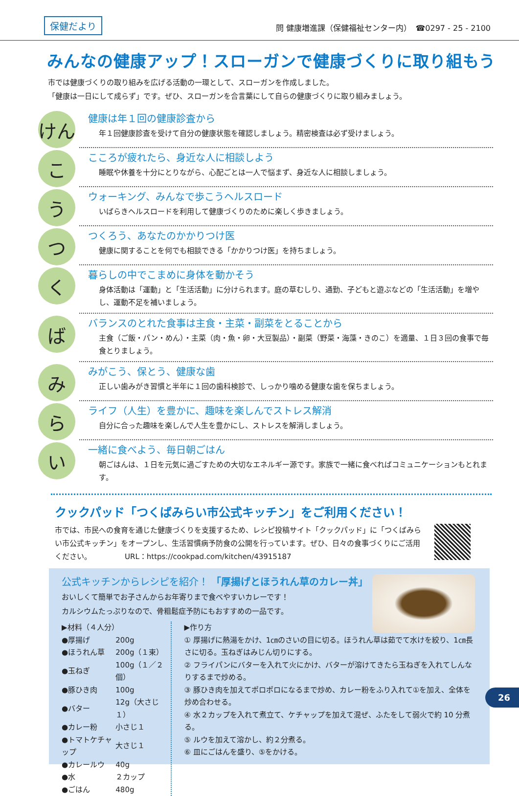保健だより
問 健康増進課（保健福祉センター内）　☎0297 - 25 - 2100
みんなの健康アップ！スローガンで健康づくりに取り組もう
市では健康づくりの取り組みを広げる活動の一環として、スローガンを作成しました。
「健康は一日にして成らず」です。ぜひ、スローガンを合言葉にして自らの健康づくりに取り組みましょう。
けん
健康は年１回の健康診査から
年１回健康診査を受けて自分の健康状態を確認しましょう。精密検査は必ず受けましょう。
こ
こころが疲れたら、身近な人に相談しよう
睡眠や休養を十分にとりながら、心配ごとは一人で悩まず、身近な人に相談しましょう。
う
ウォーキング、みんなで歩こうヘルスロード
いばらきヘルスロードを利用して健康づくりのために楽しく歩きましょう。
つ
つくろう、あなたのかかりつけ医
健康に関することを何でも相談できる「かかりつけ医」を持ちましょう。
く
暮らしの中でこまめに身体を動かそう
身体活動は「運動」と「生活活動」に分けられます。庭の草むしり、通勤、子どもと遊ぶなどの「生活活動」を増やし、運動不足を補いましょう。
ば
バランスのとれた食事は主食・主菜・副菜をとることから
主食（ご飯・パン・めん）・主菜（肉・魚・卵・大豆製品）・副菜（野菜・海藻・きのこ）を適量、１日３回の食事で毎食とりましょう。
み
みがこう、保とう、健康な歯
正しい歯みがき習慣と半年に１回の歯科検診で、しっかり噛める健康な歯を保ちましょう。
ら
ライフ（人生）を豊かに、趣味を楽しんでストレス解消
自分に合った趣味を楽しんで人生を豊かにし、ストレスを解消しましょう。
い
一緒に食べよう、毎日朝ごはん
朝ごはんは、１日を元気に過ごすための大切なエネルギー源です。家族で一緒に食べればコミュニケーションもとれます。
クックパッド「つくばみらい市公式キッチン」をご利用ください！
市では、市民への食育を通じた健康づくりを支援するため、レシピ投稿サイト「クックパッド」に「つくばみらい市公式キッチン」をオープンし、生活習慣病予防食の公開を行っています。ぜひ、日々の食事づくりにご活用ください。　　　　　URL：https://cookpad.com/kitchen/43915187
公式キッチンからレシピを紹介！ 「厚揚げとほうれん草のカレー丼」
おいしくて簡単でお子さんからお年寄りまで食べやすいカレーです！
カルシウムたっぷりなので、骨粗鬆症予防にもおすすめの一品です。
▶材料（４人分）
| ●厚揚げ | 200g |
| ●ほうれん草 | 200g（１束） |
| ●玉ねぎ | 100g（１／２個） |
| ●豚ひき肉 | 100g |
| ●バター | 12g（大さじ１） |
| ●カレー粉 | 小さじ１ |
| ●トマトケチャップ | 大さじ１ |
| ●カレールウ | 40g |
| ●水 | ２カップ |
| ●ごはん | 480g |
▶作り方
① 厚揚げに熱湯をかけ、1㎝のさいの目に切る。ほうれん草は茹でて水けを絞り、1㎝長さに切る。玉ねぎはみじん切りにする。
② フライパンにバターを入れて火にかけ、バターが溶けてきたら玉ねぎを入れてしんなりするまで炒める。
③ 豚ひき肉を加えてポロポロになるまで炒め、カレー粉をふり入れて①を加え、全体を炒め合わせる。
④ 水２カップを入れて煮立て、ケチャップを加えて混ぜ、ふたをして弱火で約 10 分煮る。
⑤ ルウを加えて溶かし、約２分煮る。
⑥ 皿にごはんを盛り、⑤をかける。
26